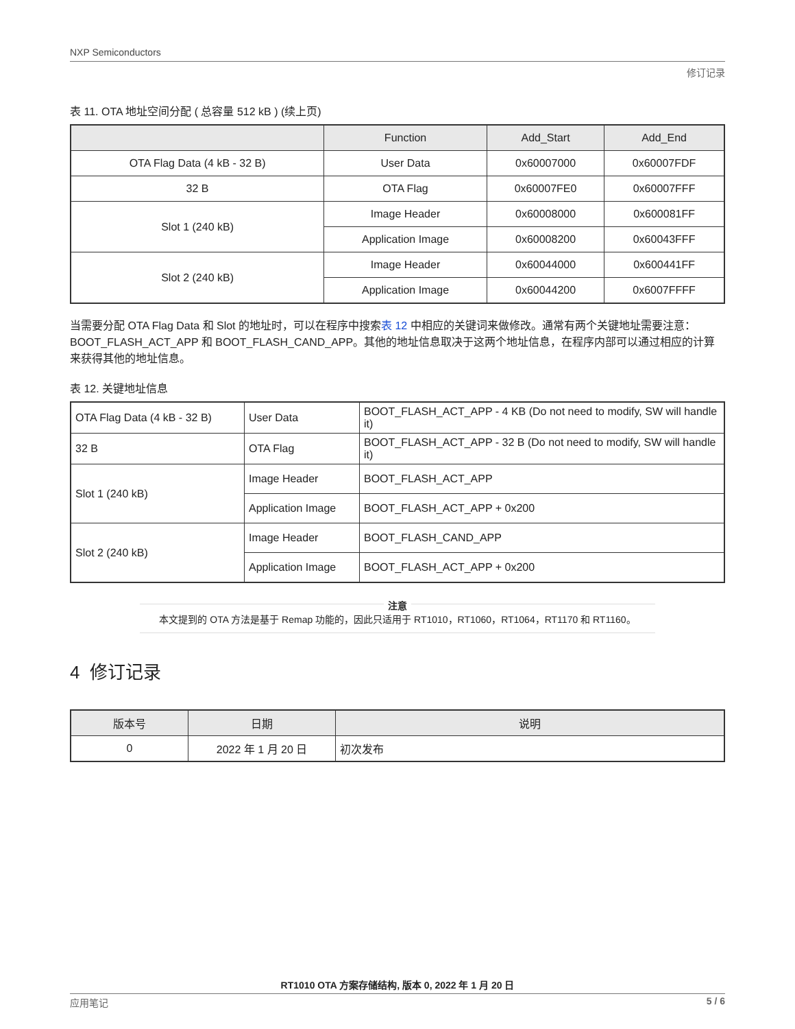NXP Semiconductors
修订记录
表 11. OTA 地址空间分配 ( 总容量 512 kB ) (续上页)
| | Function | Add_Start | Add_End |
| --- | --- | --- | --- |
| OTA Flag Data (4 kB - 32 B) | User Data | 0x60007000 | 0x60007FDF |
| 32 B | OTA Flag | 0x60007FE0 | 0x60007FFF |
| Slot 1 (240 kB) | Image Header | 0x60008000 | 0x600081FF |
| | Application Image | 0x60008200 | 0x60043FFF |
| Slot 2 (240 kB) | Image Header | 0x60044000 | 0x600441FF |
| | Application Image | 0x60044200 | 0x6007FFFF |
当需要分配 OTA Flag Data 和 Slot 的地址时，可以在程序中搜索表 12 中相应的关键词来做修改。通常有两个关键地址需要注意：BOOT_FLASH_ACT_APP 和 BOOT_FLASH_CAND_APP。其他的地址信息取决于这两个地址信息，在程序内部可以通过相应的计算来获得其他的地址信息。
表 12. 关键地址信息
| OTA Flag Data (4 kB - 32 B) | User Data | BOOT_FLASH_ACT_APP - 4 KB (Do not need to modify, SW will handle it) |
| 32 B | OTA Flag | BOOT_FLASH_ACT_APP - 32 B (Do not need to modify, SW will handle it) |
| Slot 1 (240 kB) | Image Header | BOOT_FLASH_ACT_APP |
| | Application Image | BOOT_FLASH_ACT_APP + 0x200 |
| Slot 2 (240 kB) | Image Header | BOOT_FLASH_CAND_APP |
| | Application Image | BOOT_FLASH_ACT_APP + 0x200 |
注意
本文提到的 OTA 方法是基于 Remap 功能的，因此只适用于 RT1010，RT1060，RT1064，RT1170 和 RT1160。
4 修订记录
| 版本号 | 日期 | 说明 |
| --- | --- | --- |
| 0 | 2022 年 1 月 20 日 | 初次发布 |
RT1010 OTA 方案存储结构, 版本 0, 2022 年 1 月 20 日
应用笔记 5 / 6